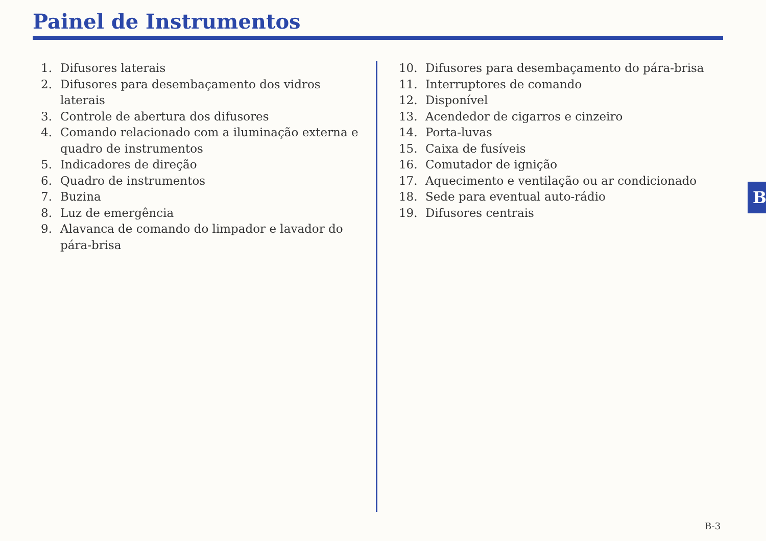Painel de Instrumentos
1. Difusores laterais
2. Difusores para desembaçamento dos vidros laterais
3. Controle de abertura dos difusores
4. Comando relacionado com a iluminação externa e quadro de instrumentos
5. Indicadores de direção
6. Quadro de instrumentos
7. Buzina
8. Luz de emergência
9. Alavanca de comando do limpador e lavador do pára-brisa
10. Difusores para desembaçamento do pára-brisa
11. Interruptores de comando
12. Disponível
13. Acendedor de cigarros e cinzeiro
14. Porta-luvas
15. Caixa de fusíveis
16. Comutador de ignição
17. Aquecimento e ventilação ou ar condicionado
18. Sede para eventual auto-rádio
19. Difusores centrais
B
B-3